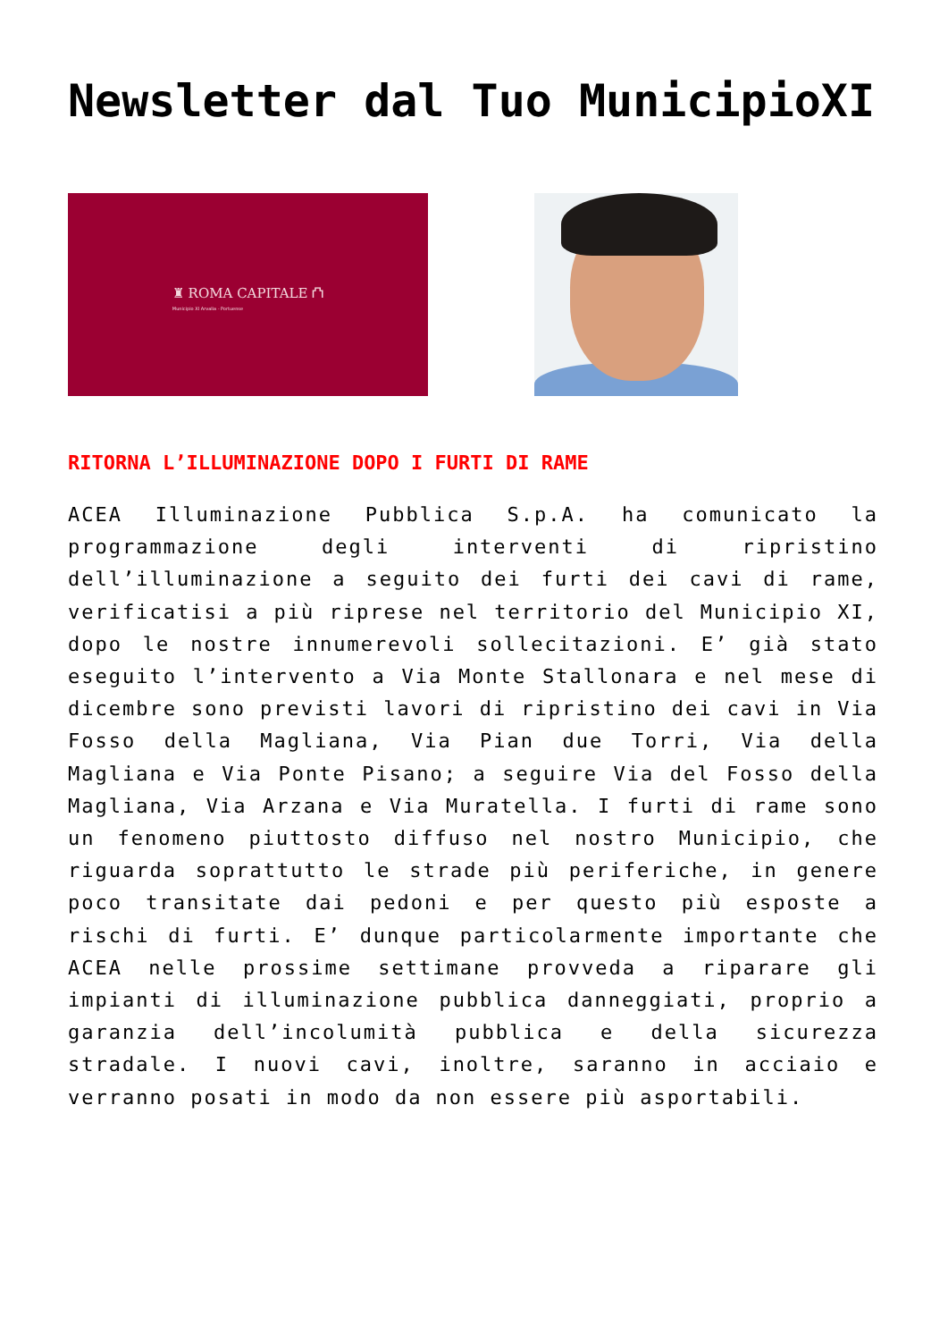Newsletter dal Tuo MunicipioXI
♜ ROMA CAPITALE ⛫
Municipio XI Arvalia - Portuense
RITORNA L’ILLUMINAZIONE DOPO I FURTI DI RAME
ACEA Illuminazione Pubblica S.p.A. ha comunicato la programmazione degli interventi di ripristino dell’illuminazione a seguito dei furti dei cavi di rame, verificatisi a più riprese nel territorio del Municipio XI, dopo le nostre innumerevoli sollecitazioni. E’ già stato eseguito l’intervento a Via Monte Stallonara e nel mese di dicembre sono previsti lavori di ripristino dei cavi in Via Fosso della Magliana, Via Pian due Torri, Via della Magliana e Via Ponte Pisano; a seguire Via del Fosso della Magliana, Via Arzana e Via Muratella. I furti di rame sono un fenomeno piuttosto diffuso nel nostro Municipio, che riguarda soprattutto le strade più periferiche, in genere poco transitate dai pedoni e per questo più esposte a rischi di furti. E’ dunque particolarmente importante che ACEA nelle prossime settimane provveda a riparare gli impianti di illuminazione pubblica danneggiati, proprio a garanzia dell’incolumità pubblica e della sicurezza stradale. I nuovi cavi, inoltre, saranno in acciaio e verranno posati in modo da non essere più asportabili.